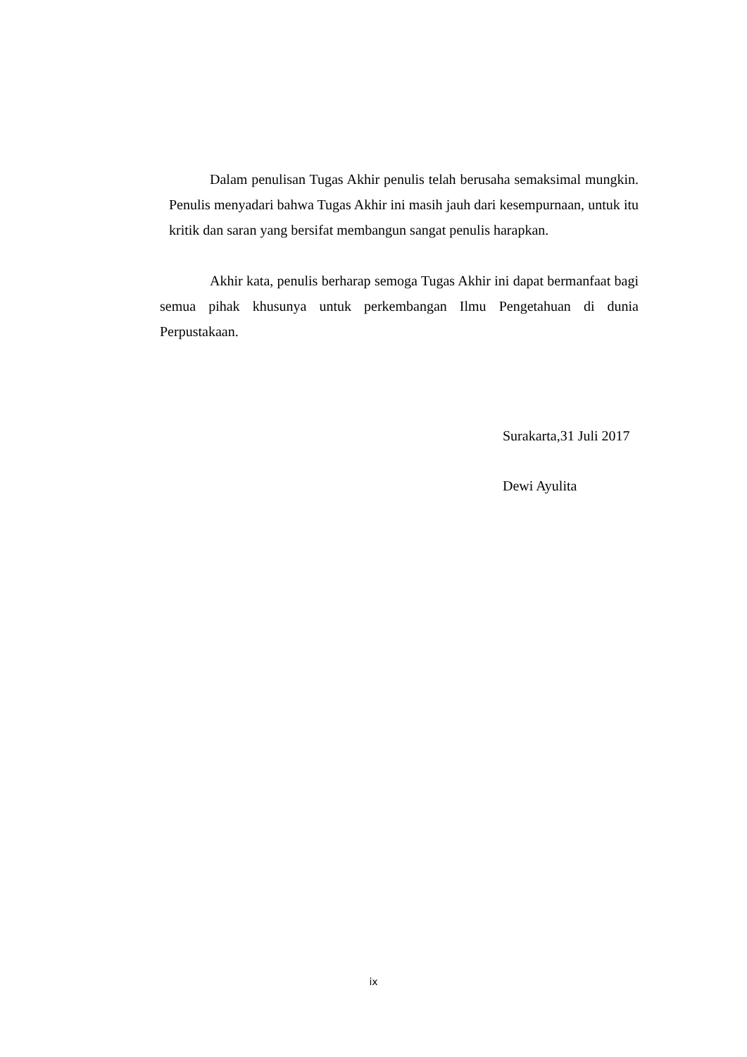Dalam penulisan Tugas Akhir penulis telah berusaha semaksimal mungkin. Penulis menyadari bahwa Tugas Akhir ini masih jauh dari kesempurnaan, untuk itu kritik dan saran yang bersifat membangun sangat penulis harapkan.
Akhir kata, penulis berharap semoga Tugas Akhir ini dapat bermanfaat bagi semua pihak khusunya untuk perkembangan Ilmu Pengetahuan di dunia Perpustakaan.
Surakarta,31 Juli 2017
Dewi Ayulita
ix